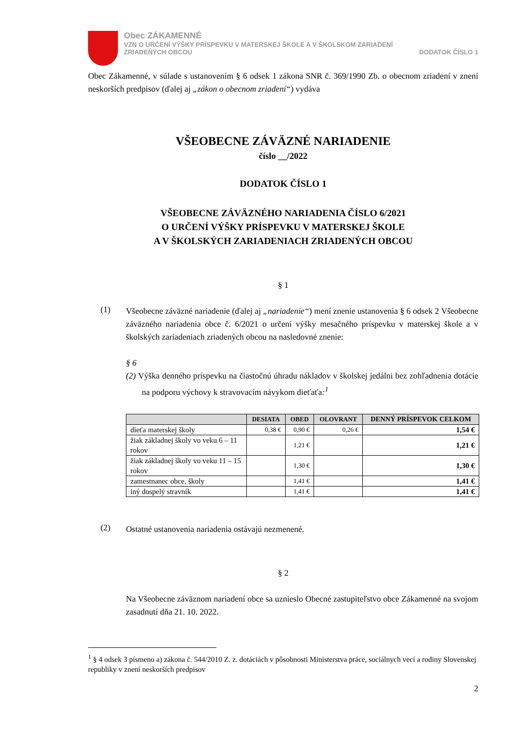Obec ZÁKAMENNÉ
VZN O URČENÍ VÝŠKY PRÍSPEVKU V MATERSKEJ ŠKOLE A V ŠKOLSKOM ZARIADENÍ
ZRIADENÝCH OBCOU DODATOK ČÍSLO 1
Obec Zákamenné, v súlade s ustanovením § 6 odsek 1 zákona SNR č. 369/1990 Zb. o obecnom zriadení v znení neskorších predpisov (ďalej aj „zákon o obecnom zriadení“) vydáva
VŠEOBECNE ZÁVÄZNÉ NARIADENIE
číslo __/2022
DODATOK ČÍSLO 1
VŠEOBECNE ZÁVÄZNÉHO NARIADENIA ČÍSLO 6/2021
O URČENÍ VÝŠKY PRÍSPEVKU V MATERSKEJ ŠKOLE
A V ŠKOLSKÝCH ZARIADENIACH ZRIADENÝCH OBCOU
§ 1
(1)
Všeobecne záväzné nariadenie (ďalej aj „nariadenie“) mení znenie ustanovenia § 6 odsek 2 Všeobecne záväzného nariadenia obce č. 6/2021 o určení výšky mesačného príspevku v materskej škole a v školských zariadeniach zriadených obcou na nasledovné znenie:
§ 6
(2) Výška denného príspevku na čiastočnú úhradu nákladov v školskej jedálni bez zohľadnenia dotácie na podporu výchovy k stravovacím návykom dieťaťa:<sup>1</sup>
| | DESIATA | OBED | OLOVRANT | DENNÝ PRÍSPEVOK CELKOM |
| --- | --- | --- | --- | --- |
| dieťa materskej školy | 0,38 € | 0,90 € | 0,26 € | 1,54 € |
| žiak základnej školy vo veku 6 – 11 rokov | | 1,21 € | | 1,21 € |
| žiak základnej školy vo veku 11 – 15 rokov | | 1,30 € | | 1,30 € |
| zamestnanec obce, školy | | 1,41 € | | 1,41 € |
| iný dospelý stravník | | 1,41 € | | 1,41 € |
(2)
Ostatné ustanovenia nariadenia ostávajú nezmenené.
§ 2
Na Všeobecne záväznom nariadení obce sa uznieslo Obecné zastupiteľstvo obce Zákamenné na svojom zasadnutí dňa 21. 10. 2022.
<sup>1</sup> § 4 odsek 3 písmeno a) zákona č. 544/2010 Z. z. dotáciách v pôsobnosti Ministerstva práce, sociálnych vecí a rodiny Slovenskej republiky v znení neskorších predpisov
2